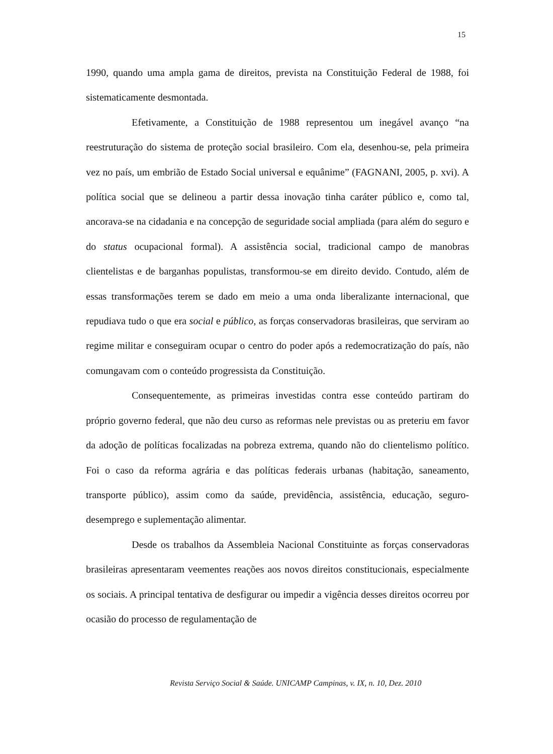15
1990, quando uma ampla gama de direitos, prevista na Constituição Federal de 1988, foi sistematicamente desmontada.
Efetivamente, a Constituição de 1988 representou um inegável avanço “na reestruturação do sistema de proteção social brasileiro. Com ela, desenhou-se, pela primeira vez no país, um embrião de Estado Social universal e equânime” (FAGNANI, 2005, p. xvi). A política social que se delineou a partir dessa inovação tinha caráter público e, como tal, ancorava-se na cidadania e na concepção de seguridade social ampliada (para além do seguro e do status ocupacional formal). A assistência social, tradicional campo de manobras clientelistas e de barganhas populistas, transformou-se em direito devido. Contudo, além de essas transformações terem se dado em meio a uma onda liberalizante internacional, que repudiava tudo o que era social e público, as forças conservadoras brasileiras, que serviram ao regime militar e conseguiram ocupar o centro do poder após a redemocratização do país, não comungavam com o conteúdo progressista da Constituição.
Consequentemente, as primeiras investidas contra esse conteúdo partiram do próprio governo federal, que não deu curso as reformas nele previstas ou as preteriu em favor da adoção de políticas focalizadas na pobreza extrema, quando não do clientelismo político. Foi o caso da reforma agrária e das políticas federais urbanas (habitação, saneamento, transporte público), assim como da saúde, previdência, assistência, educação, seguro-desemprego e suplementação alimentar.
Desde os trabalhos da Assembleia Nacional Constituinte as forças conservadoras brasileiras apresentaram veementes reações aos novos direitos constitucionais, especialmente os sociais. A principal tentativa de desfigurar ou impedir a vigência desses direitos ocorreu por ocasião do processo de regulamentação de
Revista Serviço Social & Saúde. UNICAMP Campinas, v. IX, n. 10, Dez. 2010